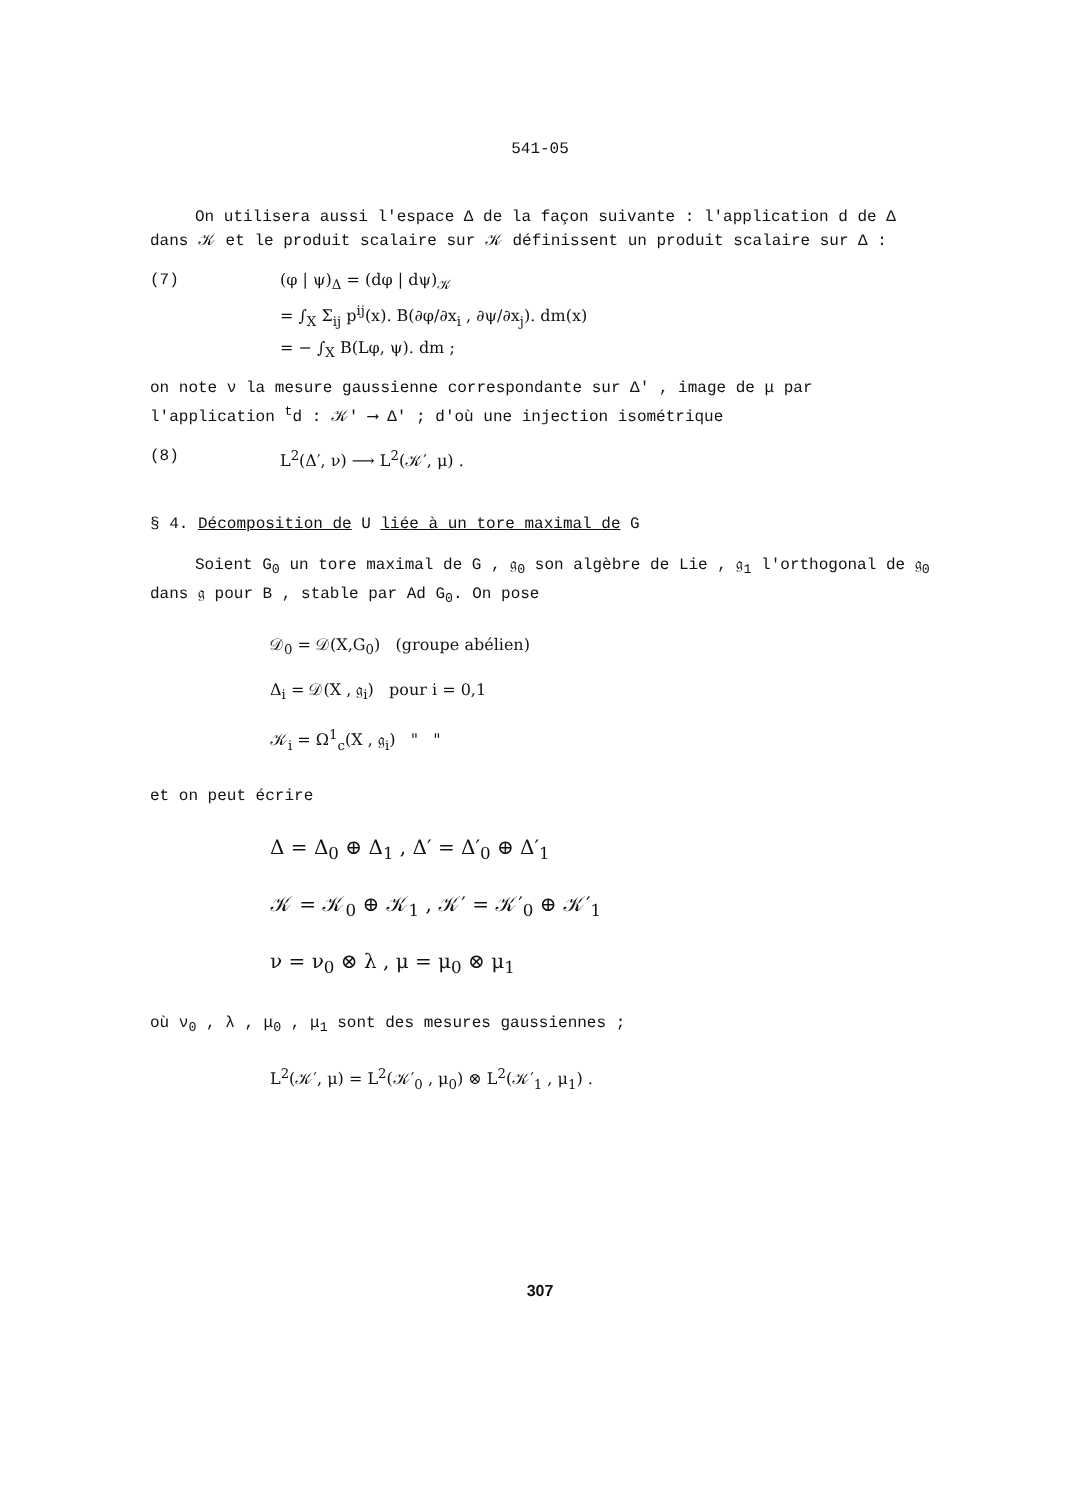541-05
On utilisera aussi l'espace Δ de la façon suivante : l'application d de Δ dans 𝒦 et le produit scalaire sur 𝒦 définissent un produit scalaire sur Δ :
(7) (φ | ψ)<sub>Δ</sub> = (dφ | dψ)<sub>𝒦</sub>
= ∫<sub>X</sub> Σ<sub>ij</sub> p<sup>ij</sup>(x). B(∂φ/∂x<sub>i</sub> , ∂ψ/∂x<sub>j</sub>). dm(x)
= − ∫<sub>X</sub> B(Lφ, ψ). dm ;
on note ν la mesure gaussienne correspondante sur Δ′ , image de μ par l'application <sup>t</sup>d : 𝒦′ ⟶ Δ′ ; d'où une injection isométrique
(8) L<sup>2</sup>(Δ′, ν) ⟶ L<sup>2</sup>(𝒦′, μ) .
§ 4. Décomposition de U liée à un tore maximal de G
Soient G<sub>0</sub> un tore maximal de G , 𝔤<sub>0</sub> son algèbre de Lie , 𝔤<sub>1</sub> l'orthogonal de 𝔤<sub>0</sub> dans 𝔤 pour B , stable par Ad G<sub>0</sub>. On pose
𝒟<sub>0</sub> = 𝒟(X,G<sub>0</sub>) (groupe abélien)
Δ<sub>i</sub> = 𝒟(X , 𝔤<sub>i</sub>) pour i = 0,1
𝒦<sub>i</sub> = Ω<sup>1</sup><sub>c</sub>(X , 𝔤<sub>i</sub>) " "
et on peut écrire
Δ = Δ<sub>0</sub> ⊕ Δ<sub>1</sub> , Δ′ = Δ′<sub>0</sub> ⊕ Δ′<sub>1</sub>
𝒦 = 𝒦<sub>0</sub> ⊕ 𝒦<sub>1</sub> , 𝒦′ = 𝒦′<sub>0</sub> ⊕ 𝒦′<sub>1</sub>
ν = ν<sub>0</sub> ⊗ λ , μ = μ<sub>0</sub> ⊗ μ<sub>1</sub>
où ν<sub>0</sub> , λ , μ<sub>0</sub> , μ<sub>1</sub> sont des mesures gaussiennes ;
L<sup>2</sup>(𝒦′, μ) = L<sup>2</sup>(𝒦′<sub>0</sub> , μ<sub>0</sub>) ⊗ L<sup>2</sup>(𝒦′<sub>1</sub> , μ<sub>1</sub>) .
307